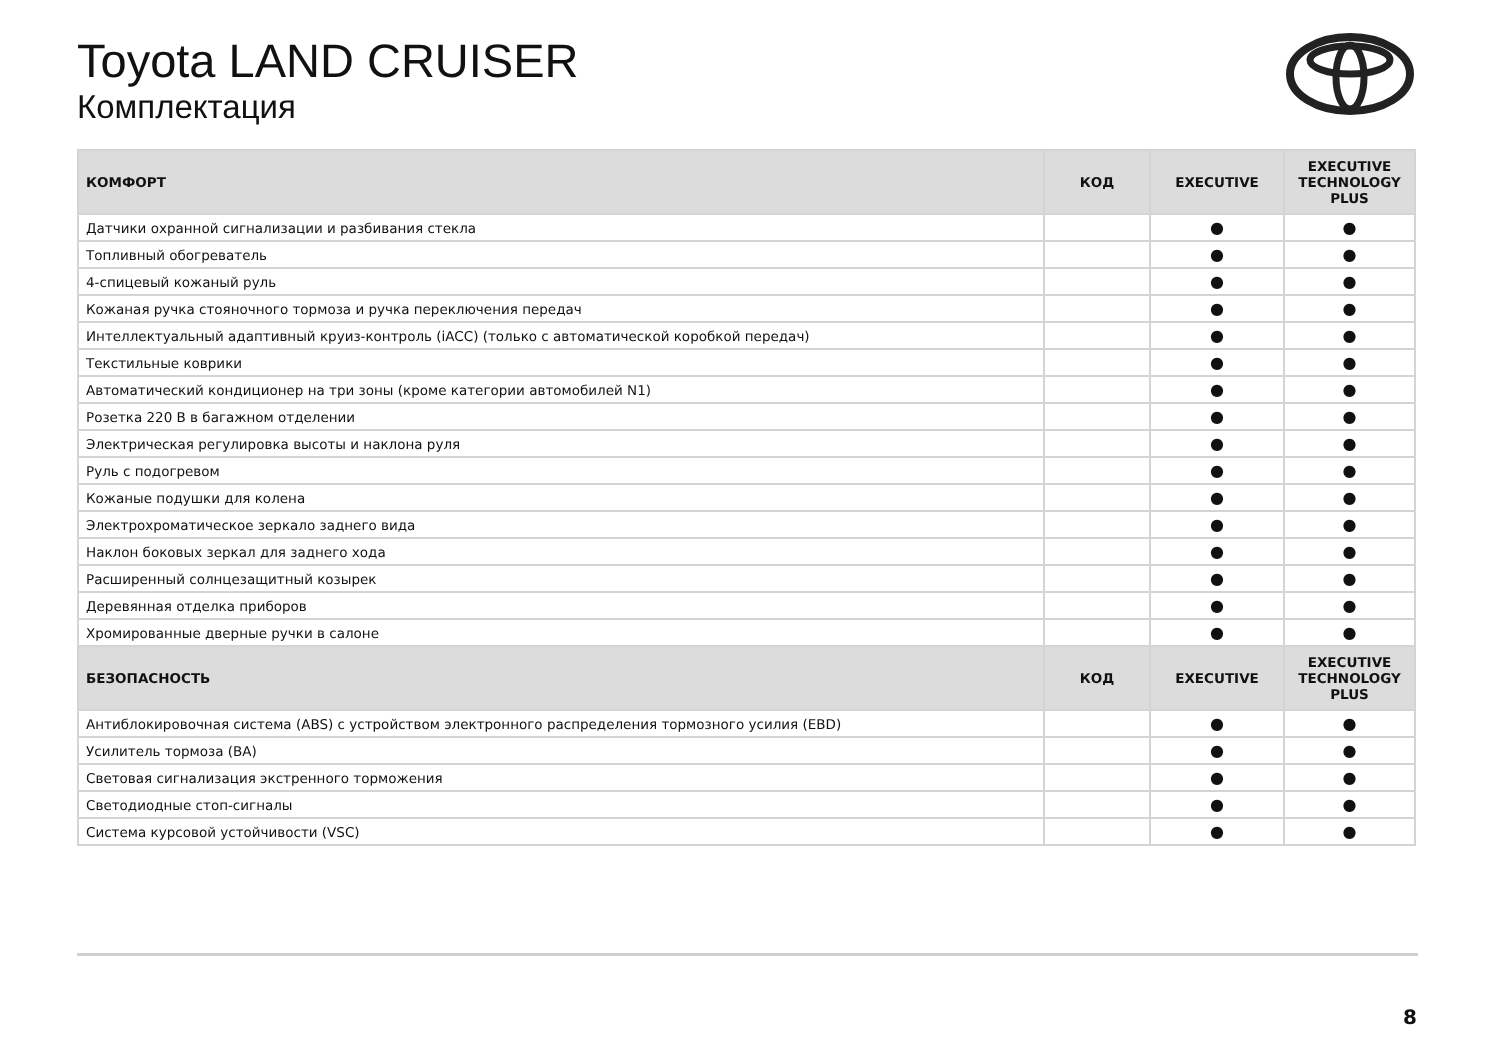Toyota LAND CRUISER
Комплектация
| КОМФОРТ | КОД | EXECUTIVE | EXECUTIVE TECHNOLOGY PLUS |
| --- | --- | --- | --- |
| Датчики охранной сигнализации и разбивания стекла | | ● | ● |
| Топливный обогреватель | | ● | ● |
| 4-спицевый кожаный руль | | ● | ● |
| Кожаная ручка стояночного тормоза и ручка переключения передач | | ● | ● |
| Интеллектуальный адаптивный круиз-контроль (iACC) (только с автоматической коробкой передач) | | ● | ● |
| Текстильные коврики | | ● | ● |
| Автоматический кондиционер на три зоны (кроме категории автомобилей N1) | | ● | ● |
| Розетка 220 В в багажном отделении | | ● | ● |
| Электрическая регулировка высоты и наклона руля | | ● | ● |
| Руль с подогревом | | ● | ● |
| Кожаные подушки для колена | | ● | ● |
| Электрохроматическое зеркало заднего вида | | ● | ● |
| Наклон боковых зеркал для заднего хода | | ● | ● |
| Расширенный солнцезащитный козырек | | ● | ● |
| Деревянная отделка приборов | | ● | ● |
| Хромированные дверные ручки в салоне | | ● | ● |
| БЕЗОПАСНОСТЬ | КОД | EXECUTIVE | EXECUTIVE TECHNOLOGY PLUS |
| Антиблокировочная система (ABS) с устройством электронного распределения тормозного усилия (EBD) | | ● | ● |
| Усилитель тормоза (BA) | | ● | ● |
| Световая сигнализация экстренного торможения | | ● | ● |
| Светодиодные стоп-сигналы | | ● | ● |
| Система курсовой устойчивости (VSC) | | ● | ● |
8